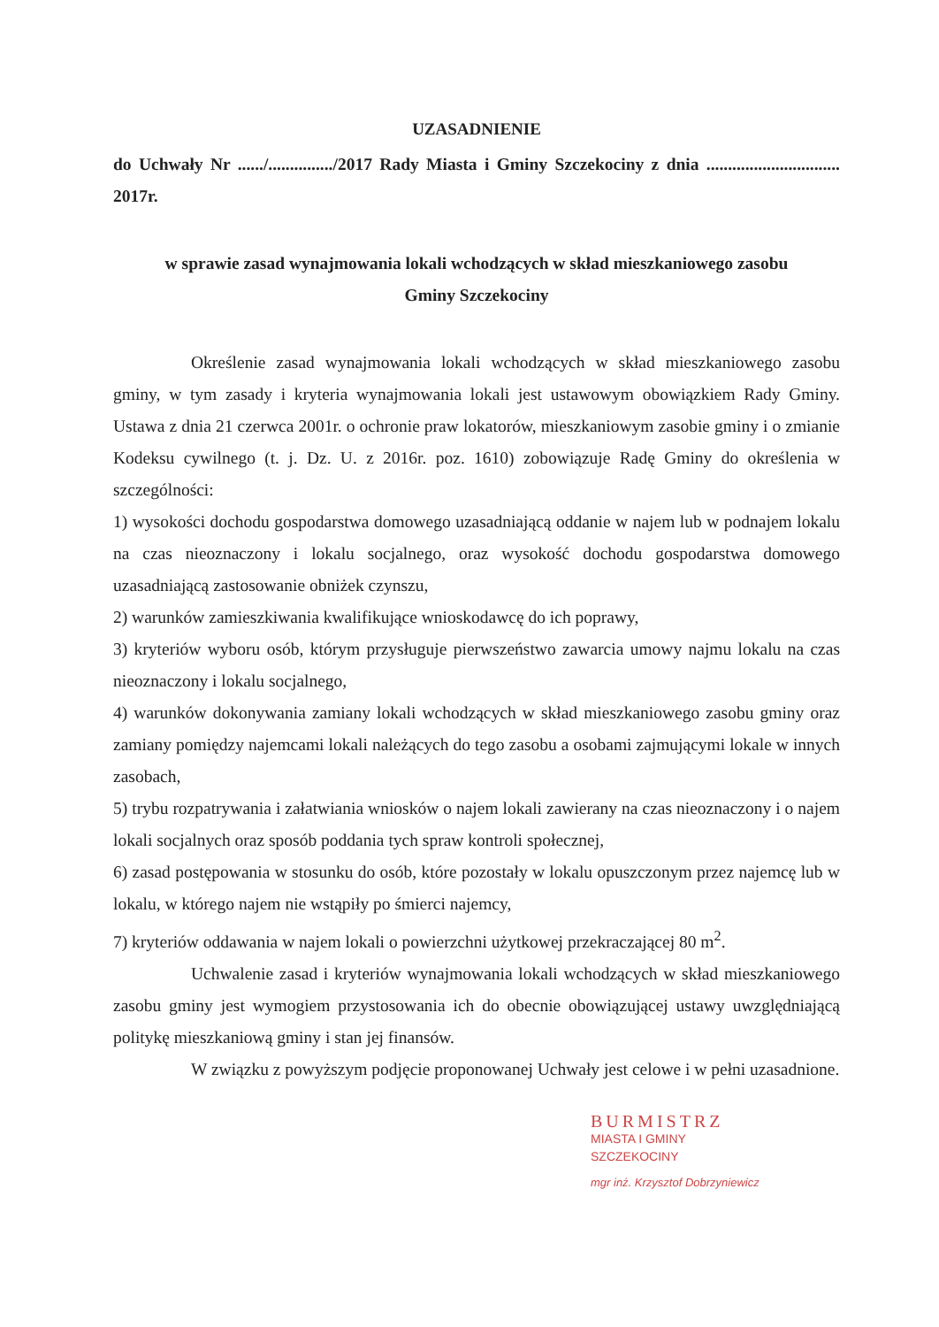UZASADNIENIE
do Uchwały Nr ....../.............../2017 Rady Miasta i Gminy Szczekociny z dnia ............................... 2017r.
w sprawie zasad wynajmowania lokali wchodzących w skład mieszkaniowego zasobu
Gminy Szczekociny
Określenie zasad wynajmowania lokali wchodzących w skład mieszkaniowego zasobu gminy, w tym zasady i kryteria wynajmowania lokali jest ustawowym obowiązkiem Rady Gminy. Ustawa z dnia 21 czerwca 2001r. o ochronie praw lokatorów, mieszkaniowym zasobie gminy i o zmianie Kodeksu cywilnego (t. j. Dz. U. z 2016r. poz. 1610) zobowiązuje Radę Gminy do określenia w szczególności:
1) wysokości dochodu gospodarstwa domowego uzasadniającą oddanie w najem lub w podnajem lokalu na czas nieoznaczony i lokalu socjalnego, oraz wysokość dochodu gospodarstwa domowego uzasadniającą zastosowanie obniżek czynszu,
2) warunków zamieszkiwania kwalifikujące wnioskodawcę do ich poprawy,
3) kryteriów wyboru osób, którym przysługuje pierwszeństwo zawarcia umowy najmu lokalu na czas nieoznaczony i lokalu socjalnego,
4) warunków dokonywania zamiany lokali wchodzących w skład mieszkaniowego zasobu gminy oraz zamiany pomiędzy najemcami lokali należących do tego zasobu a osobami zajmującymi lokale w innych zasobach,
5) trybu rozpatrywania i załatwiania wniosków o najem lokali zawierany na czas nieoznaczony i o najem lokali socjalnych oraz sposób poddania tych spraw kontroli społecznej,
6) zasad postępowania w stosunku do osób, które pozostały w lokalu opuszczonym przez najemcę lub w lokalu, w którego najem nie wstąpiły po śmierci najemcy,
7) kryteriów oddawania w najem lokali o powierzchni użytkowej przekraczającej 80 m<sup>2</sup>.
Uchwalenie zasad i kryteriów wynajmowania lokali wchodzących w skład mieszkaniowego zasobu gminy jest wymogiem przystosowania ich do obecnie obowiązującej ustawy uwzględniającą politykę mieszkaniową gminy i stan jej finansów.
W związku z powyższym podjęcie proponowanej Uchwały jest celowe i w pełni uzasadnione.
BURMISTRZ
MIASTA I GMINY
SZCZEKOCINY
mgr inż. Krzysztof Dobrzyniewicz